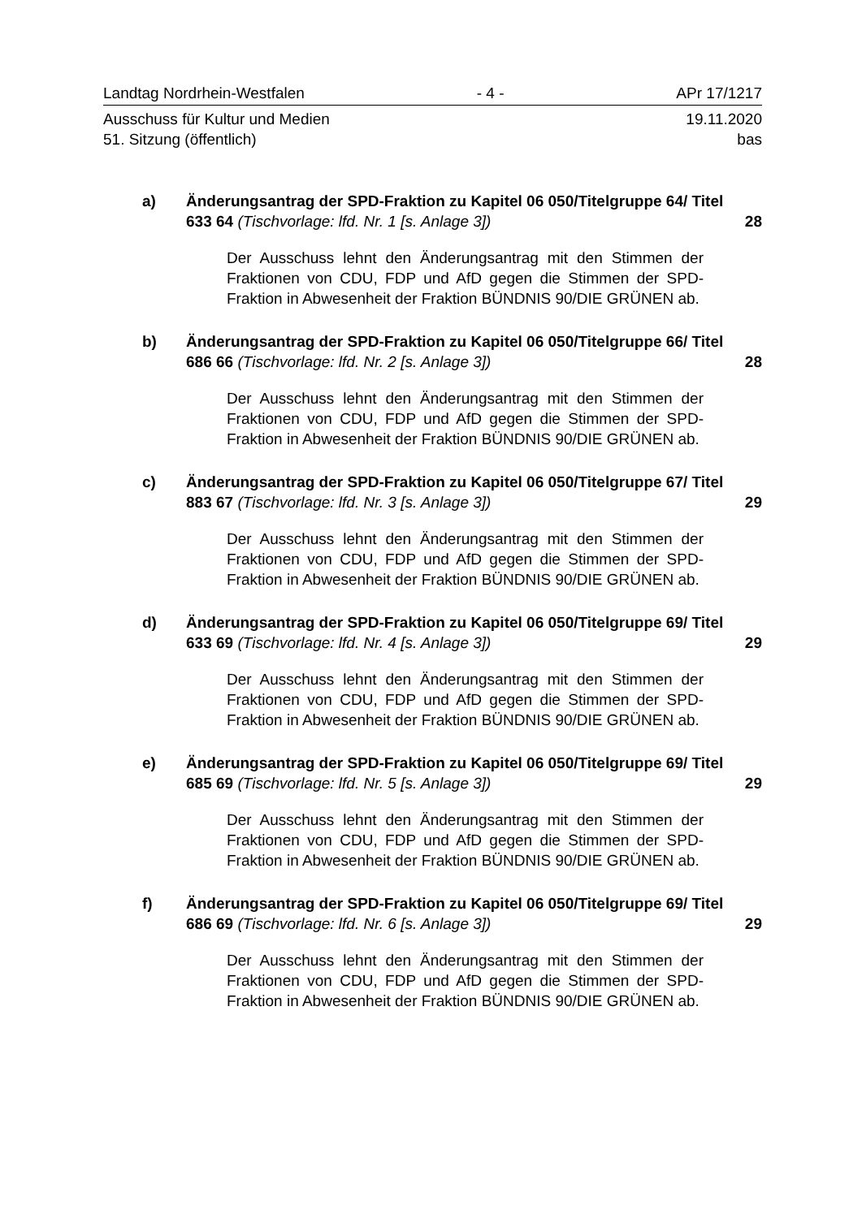Landtag Nordrhein-Westfalen - 4 - APr 17/1217
Ausschuss für Kultur und Medien 19.11.2020
51. Sitzung (öffentlich) bas
a) Änderungsantrag der SPD-Fraktion zu Kapitel 06 050/Titelgruppe 64/ Titel 633 64 (Tischvorlage: lfd. Nr. 1 [s. Anlage 3])
28
Der Ausschuss lehnt den Änderungsantrag mit den Stimmen der Fraktionen von CDU, FDP und AfD gegen die Stimmen der SPD-Fraktion in Abwesenheit der Fraktion BÜNDNIS 90/DIE GRÜNEN ab.
b) Änderungsantrag der SPD-Fraktion zu Kapitel 06 050/Titelgruppe 66/ Titel 686 66 (Tischvorlage: lfd. Nr. 2 [s. Anlage 3])
28
Der Ausschuss lehnt den Änderungsantrag mit den Stimmen der Fraktionen von CDU, FDP und AfD gegen die Stimmen der SPD-Fraktion in Abwesenheit der Fraktion BÜNDNIS 90/DIE GRÜNEN ab.
c) Änderungsantrag der SPD-Fraktion zu Kapitel 06 050/Titelgruppe 67/ Titel 883 67 (Tischvorlage: lfd. Nr. 3 [s. Anlage 3])
29
Der Ausschuss lehnt den Änderungsantrag mit den Stimmen der Fraktionen von CDU, FDP und AfD gegen die Stimmen der SPD-Fraktion in Abwesenheit der Fraktion BÜNDNIS 90/DIE GRÜNEN ab.
d) Änderungsantrag der SPD-Fraktion zu Kapitel 06 050/Titelgruppe 69/ Titel 633 69 (Tischvorlage: lfd. Nr. 4 [s. Anlage 3])
29
Der Ausschuss lehnt den Änderungsantrag mit den Stimmen der Fraktionen von CDU, FDP und AfD gegen die Stimmen der SPD-Fraktion in Abwesenheit der Fraktion BÜNDNIS 90/DIE GRÜNEN ab.
e) Änderungsantrag der SPD-Fraktion zu Kapitel 06 050/Titelgruppe 69/ Titel 685 69 (Tischvorlage: lfd. Nr. 5 [s. Anlage 3])
29
Der Ausschuss lehnt den Änderungsantrag mit den Stimmen der Fraktionen von CDU, FDP und AfD gegen die Stimmen der SPD-Fraktion in Abwesenheit der Fraktion BÜNDNIS 90/DIE GRÜNEN ab.
f) Änderungsantrag der SPD-Fraktion zu Kapitel 06 050/Titelgruppe 69/ Titel 686 69 (Tischvorlage: lfd. Nr. 6 [s. Anlage 3])
29
Der Ausschuss lehnt den Änderungsantrag mit den Stimmen der Fraktionen von CDU, FDP und AfD gegen die Stimmen der SPD-Fraktion in Abwesenheit der Fraktion BÜNDNIS 90/DIE GRÜNEN ab.